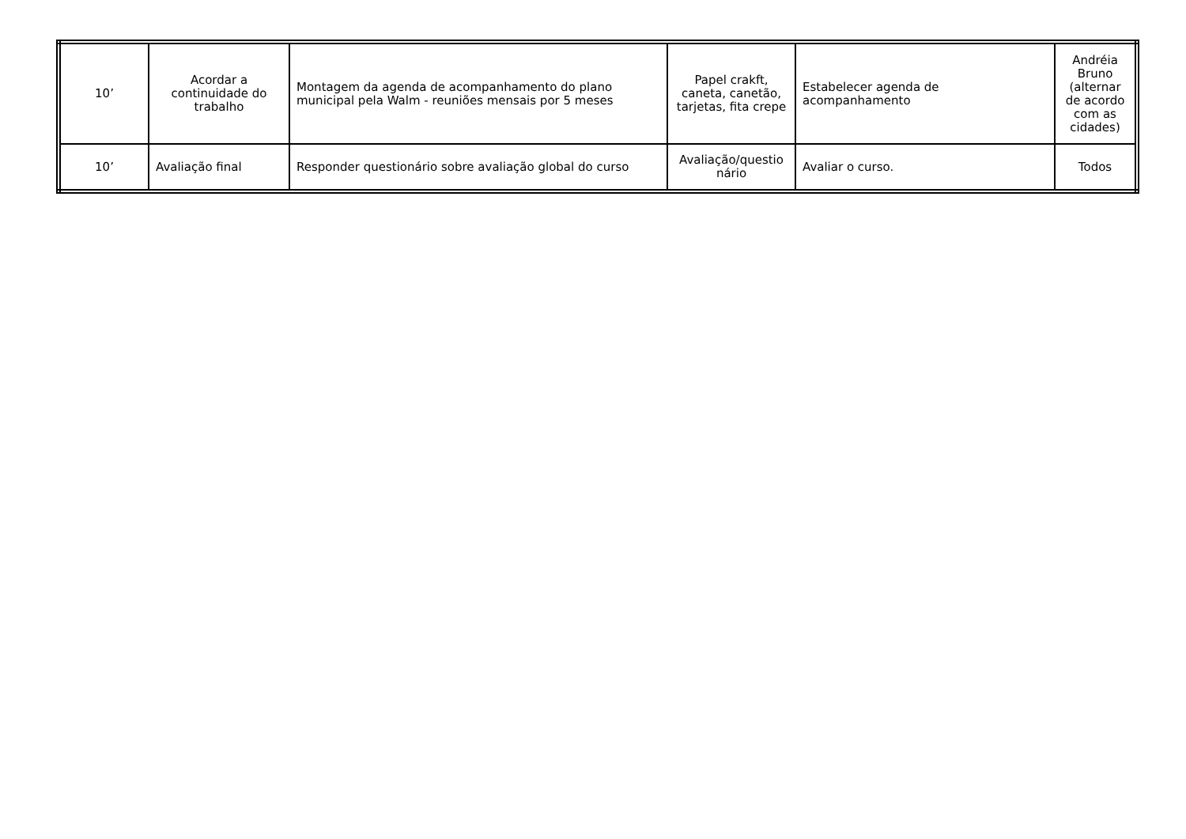| 10’ | Acordar a continuidade do trabalho | Montagem da agenda de acompanhamento do plano municipal pela Walm - reuniões mensais por 5 meses | Papel crakft, caneta, canetão, tarjetas, fita crepe | Estabelecer agenda de acompanhamento | Andréia Bruno (alternar de acordo com as cidades) |
| 10’ | Avaliação final | Responder questionário sobre avaliação global do curso | Avaliação/questio nário | Avaliar o curso. | Todos |